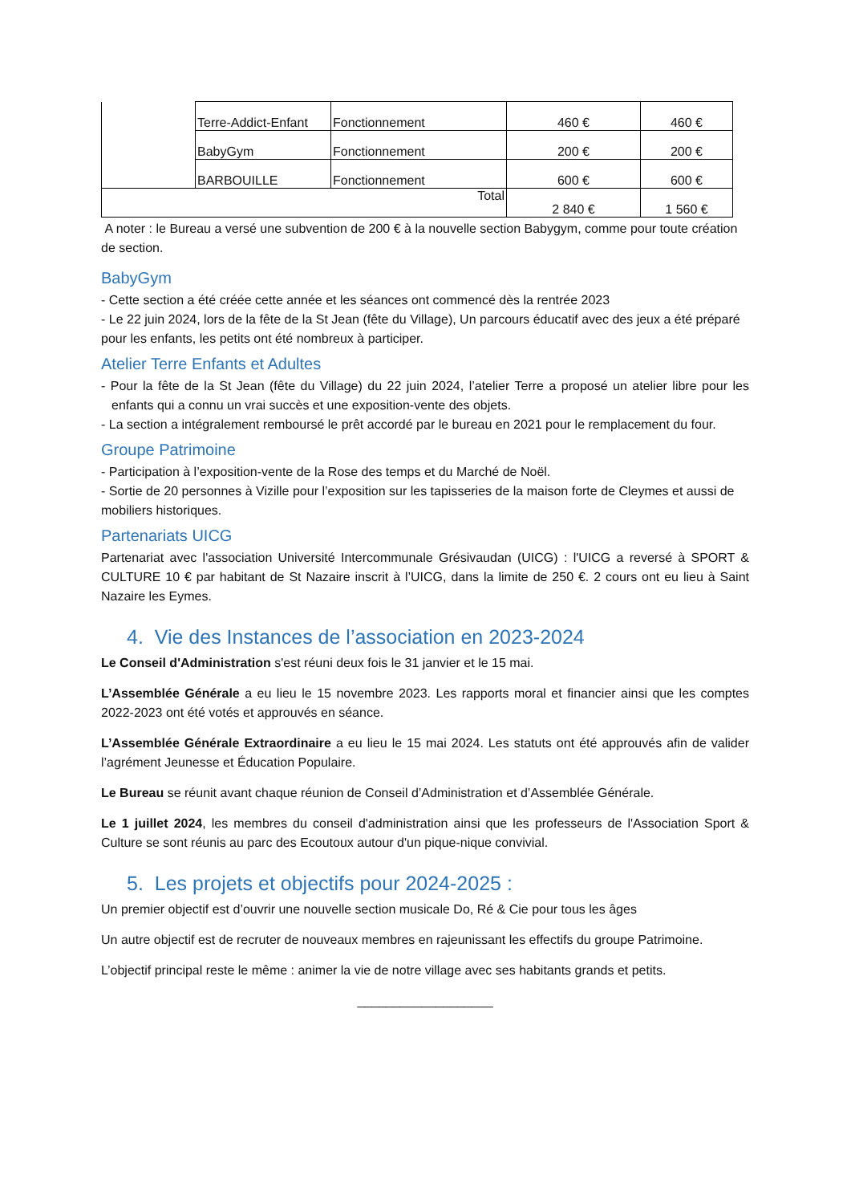| | Terre-Addict-Enfant | Fonctionnement | 460 € | 460 € |
| | BabyGym | Fonctionnement | 200 € | 200 € |
| | BARBOUILLE | Fonctionnement | 600 € | 600 € |
| Total | | | 2 840 € | 1 560 € |
A noter : le Bureau a versé une subvention de 200 € à la nouvelle section Babygym, comme pour toute création de section.
BabyGym
- Cette section a été créée cette année et les séances ont commencé dès la rentrée 2023
- Le 22 juin 2024, lors de la fête de la St Jean (fête du Village), Un parcours éducatif avec des jeux a été préparé pour les enfants, les petits ont été nombreux à participer.
Atelier Terre Enfants et Adultes
- Pour la fête de la St Jean (fête du Village) du 22 juin 2024, l’atelier Terre a proposé un atelier libre pour les enfants qui a connu un vrai succès et une exposition-vente des objets.
- La section a intégralement remboursé le prêt accordé par le bureau en 2021 pour le remplacement du four.
Groupe Patrimoine
- Participation à l’exposition-vente de la Rose des temps et du Marché de Noël.
- Sortie de 20 personnes à Vizille pour l’exposition sur les tapisseries de la maison forte de Cleymes et aussi de mobiliers historiques.
Partenariats UICG
Partenariat avec l'association Université Intercommunale Grésivaudan (UICG) : l'UICG a reversé à SPORT & CULTURE 10 € par habitant de St Nazaire inscrit à l’UICG, dans la limite de 250 €. 2 cours ont eu lieu à Saint Nazaire les Eymes.
4. Vie des Instances de l’association en 2023-2024
Le Conseil d'Administration s'est réuni deux fois le 31 janvier et le 15 mai.
L’Assemblée Générale a eu lieu le 15 novembre 2023. Les rapports moral et financier ainsi que les comptes 2022-2023 ont été votés et approuvés en séance.
L’Assemblée Générale Extraordinaire a eu lieu le 15 mai 2024. Les statuts ont été approuvés afin de valider l’agrément Jeunesse et Éducation Populaire.
Le Bureau se réunit avant chaque réunion de Conseil d’Administration et d’Assemblée Générale.
Le 1 juillet 2024, les membres du conseil d'administration ainsi que les professeurs de l'Association Sport & Culture se sont réunis au parc des Ecoutoux autour d'un pique-nique convivial.
5. Les projets et objectifs pour 2024-2025 :
Un premier objectif est d’ouvrir une nouvelle section musicale Do, Ré & Cie pour tous les âges
Un autre objectif est de recruter de nouveaux membres en rajeunissant les effectifs du groupe Patrimoine.
L’objectif principal reste le même : animer la vie de notre village avec ses habitants grands et petits.
___________________